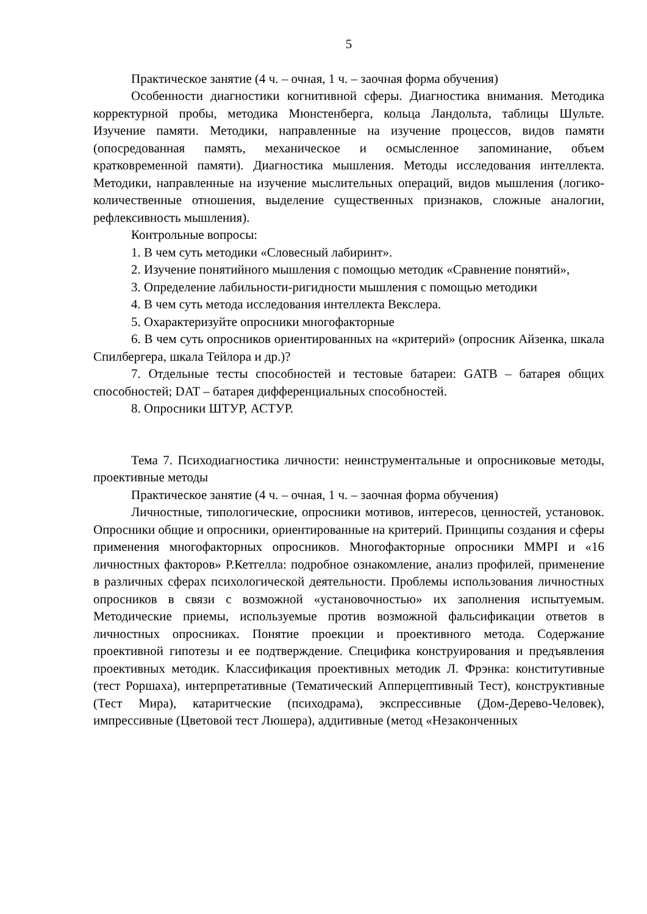5
Практическое занятие (4 ч. – очная, 1 ч. – заочная форма обучения)
Особенности диагностики когнитивной сферы. Диагностика внимания. Методика корректурной пробы, методика Мюнстенберга, кольца Ландольта, таблицы Шульте. Изучение памяти. Методики, направленные на изучение процессов, видов памяти (опосредованная память, механическое и осмысленное запоминание, объем кратковременной памяти). Диагностика мышления. Методы исследования интеллекта. Методики, направленные на изучение мыслительных операций, видов мышления (логико-количественные отношения, выделение существенных признаков, сложные аналогии, рефлексивность мышления).
Контрольные вопросы:
1. В чем суть методики «Словесный лабиринт».
2. Изучение понятийного мышления с помощью методик «Сравнение понятий»,
3. Определение лабильности-ригидности мышления с помощью методики
4. В чем суть метода исследования интеллекта Векслера.
5. Охарактеризуйте опросники многофакторные
6. В чем суть опросников ориентированных на «критерий» (опросник Айзенка, шкала Спилбергера, шкала Тейлора и др.)?
7. Отдельные тесты способностей и тестовые батареи: GATB – батарея общих способностей; DAT – батарея дифференциальных способностей.
8. Опросники ШТУР, АСТУР.
Тема 7. Психодиагностика личности: неинструментальные и опросниковые методы, проективные методы
Практическое занятие (4 ч. – очная, 1 ч. – заочная форма обучения)
Личностные, типологические, опросники мотивов, интересов, ценностей, установок. Опросники общие и опросники, ориентированные на критерий. Принципы создания и сферы применения многофакторных опросников. Многофакторные опросники MMPI и «16 личностных факторов» Р.Кетгелла: подробное ознакомление, анализ профилей, применение в различных сферах психологической деятельности. Проблемы использования личностных опросников в связи с возможной «установочностью» их заполнения испытуемым. Методические приемы, используемые против возможной фальсификации ответов в личностных опросниках. Понятие проекции и проективного метода. Содержание проективной гипотезы и ее подтверждение. Специфика конструирования и предъявления проективных методик. Классификация проективных методик Л. Фрэнка: конститутивные (тест Роршаха), интерпретативные (Тематический Апперцептивный Тест), конструктивные (Тест Мира), катаритческие (психодрама), экспрессивные (Дом-Дерево-Человек), импрессивные (Цветовой тест Люшера), аддитивные (метод «Незаконченных